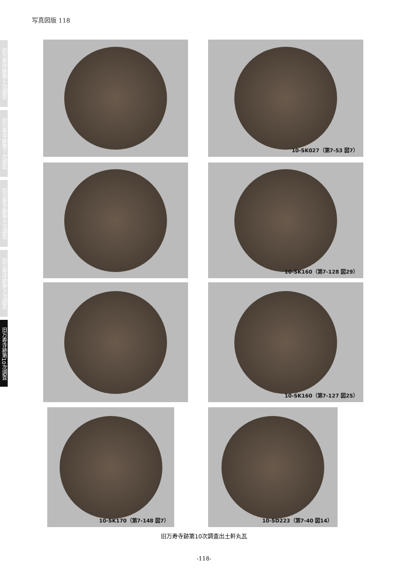写真図版 118
旧万寿寺跡第６次調査
旧万寿寺跡第７次調査
旧万寿寺跡第８次調査
旧万寿寺跡第９次調査
旧万寿寺跡第10次調査
10-SK027（第7-53 図7）
10-SK160（第7-128 図29）
10-SK160（第7-127 図25）
10-SK170（第7-148 図7） 10-SD223（第7-40 図14）
旧万寿寺跡第10次調査出土軒丸瓦
-118-